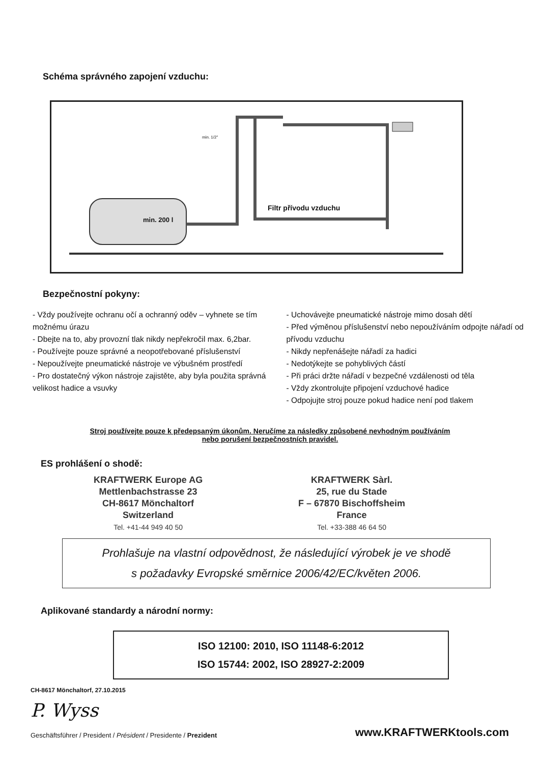Schéma správného zapojení vzduchu:
min. 200 l
Filtr přívodu vzduchu
min. 1/2"
Bezpečnostní pokyny:
- Vždy používejte ochranu očí a ochranný oděv – vyhnete se tím možnému úrazu
- Dbejte na to, aby provozní tlak nikdy nepřekročil max. 6,2bar.
- Používejte pouze správné a neopotřebované příslušenství
- Nepoužívejte pneumatické nástroje ve výbušném prostředí
- Pro dostatečný výkon nástroje zajistěte, aby byla použita správná velikost hadice a vsuvky
- Uchovávejte pneumatické nástroje mimo dosah dětí
- Před výměnou příslušenství nebo nepoužíváním odpojte nářadí od přívodu vzduchu
- Nikdy nepřenášejte nářadí za hadici
- Nedotýkejte se pohyblivých částí
- Při práci držte nářadí v bezpečné vzdálenosti od těla
- Vždy zkontrolujte připojení vzduchové hadice
- Odpojujte stroj pouze pokud hadice není pod tlakem
Stroj používejte pouze k předepsaným úkonům. Neručíme za následky způsobené nevhodným používáním
nebo porušení bezpečnostních pravidel.
ES prohlášení o shodě:
KRAFTWERK Europe AG
Mettlenbachstrasse 23
CH-8617 Mönchaltorf
Switzerland
Tel. +41-44 949 40 50
KRAFTWERK Sàrl.
25, rue du Stade
F – 67870 Bischoffsheim
France
Tel. +33-388 46 64 50
Prohlašuje na vlastní odpovědnost, že následující výrobek je ve shodě
s požadavky Evropské směrnice 2006/42/EC/květen 2006.
Aplikované standardy a národní normy:
ISO 12100: 2010, ISO 11148-6:2012
ISO 15744: 2002, ISO 28927-2:2009
CH-8617 Mönchaltorf, 27.10.2015
P. Wyss
Geschäftsführer / President / Président / Presidente / Prezident www.KRAFTWERKtools.com